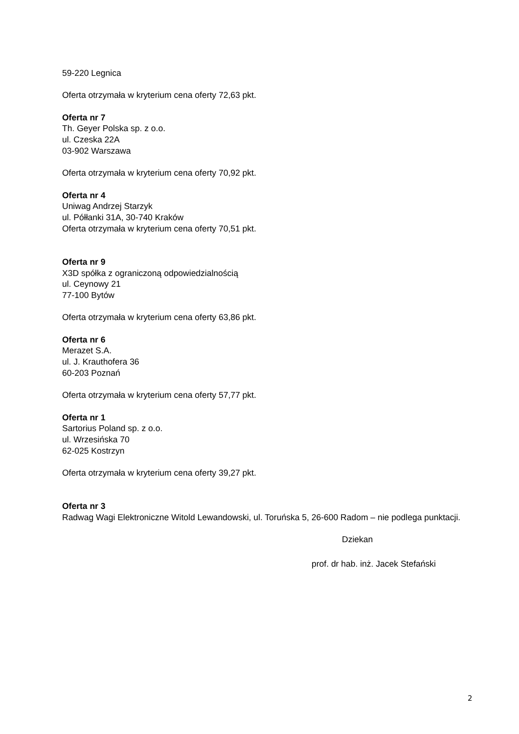59-220 Legnica
Oferta otrzymała w kryterium cena oferty 72,63 pkt.
Oferta nr 7
Th. Geyer Polska sp. z o.o.
ul. Czeska 22A
03-902 Warszawa
Oferta otrzymała w kryterium cena oferty 70,92 pkt.
Oferta nr 4
Uniwag Andrzej Starzyk
ul. Półłanki 31A, 30-740 Kraków
Oferta otrzymała w kryterium cena oferty 70,51 pkt.
Oferta nr 9
X3D spółka z ograniczoną odpowiedzialnością
ul. Ceynowy 21
77-100 Bytów
Oferta otrzymała w kryterium cena oferty 63,86 pkt.
Oferta nr 6
Merazet S.A.
ul. J. Krauthofera 36
60-203 Poznań
Oferta otrzymała w kryterium cena oferty 57,77 pkt.
Oferta nr 1
Sartorius Poland sp. z o.o.
ul. Wrzesińska 70
62-025 Kostrzyn
Oferta otrzymała w kryterium cena oferty 39,27 pkt.
Oferta nr 3
Radwag Wagi Elektroniczne Witold Lewandowski, ul. Toruńska 5, 26-600 Radom – nie podlega punktacji.
Dziekan
prof. dr hab. inż. Jacek Stefański
2